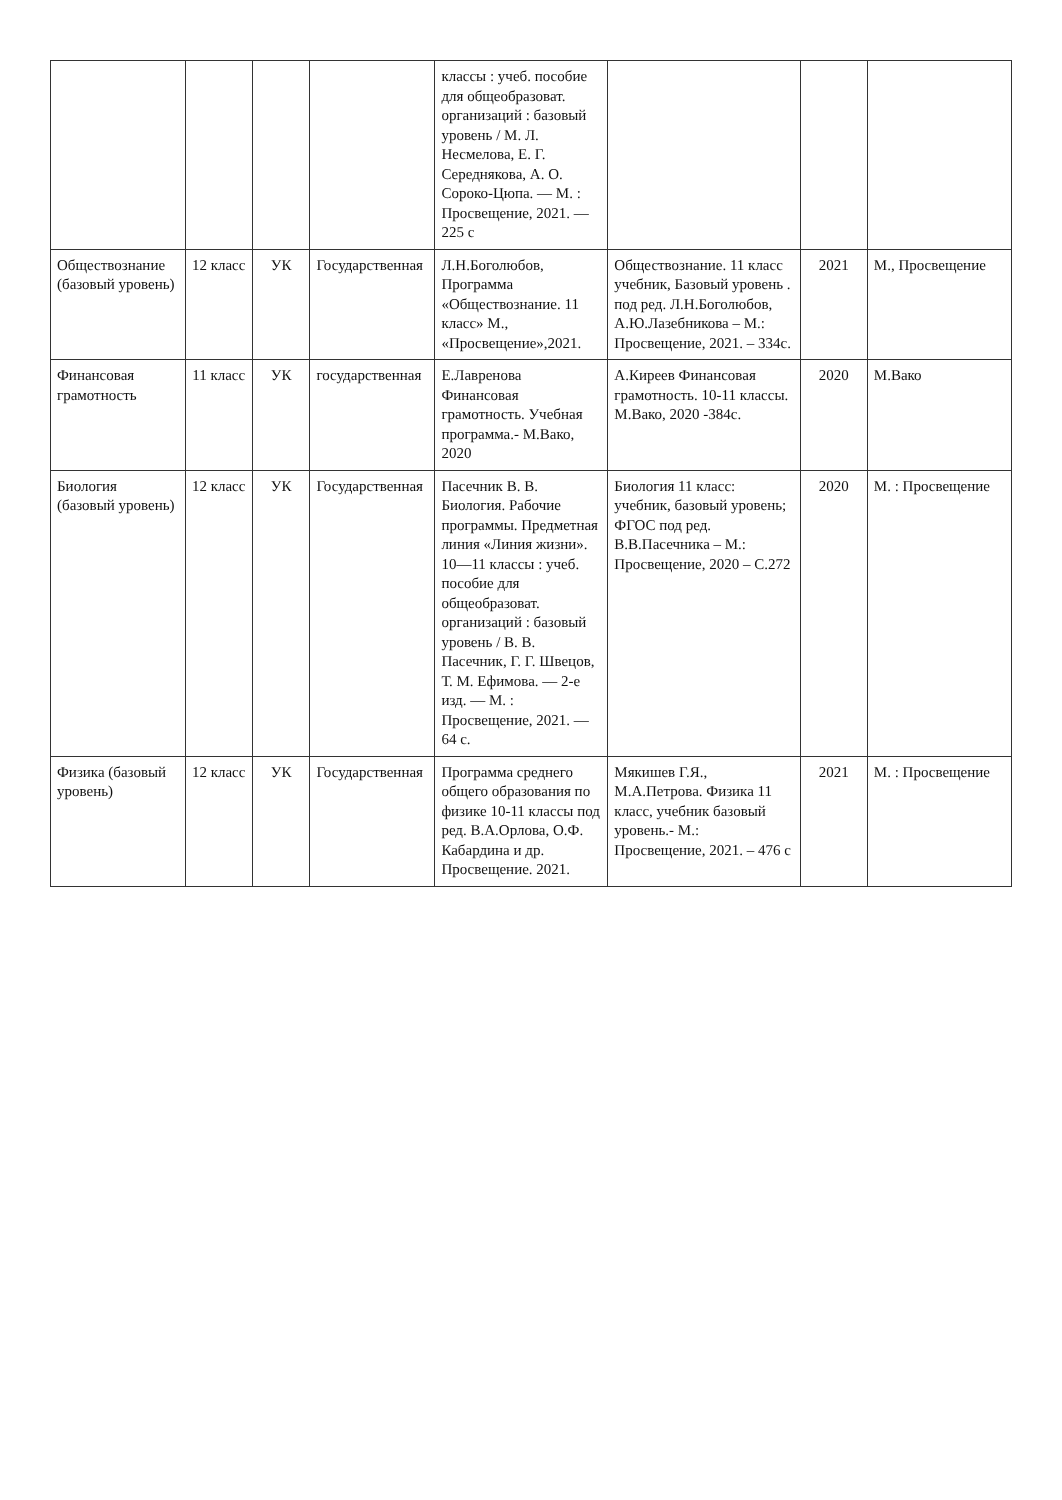| | | | | классы : учеб. пособие для общеобразоват. организаций : базовый уровень / М. Л. Несмелова, Е. Г. Середнякова, А. О. Сороко-Цюпа. — М. : Просвещение, 2021. — 225 с | | | |
| Обществознание (базовый уровень) | 12 класс | УК | Государственная | Л.Н.Боголюбов, Программа «Обществознание. 11 класс» М., «Просвещение»,2021. | Обществознание. 11 класс учебник, Базовый уровень . под ред. Л.Н.Боголюбов, А.Ю.Лазебникова – М.: Просвещение, 2021. – 334с. | 2021 | М., Просвещение |
| Финансовая грамотность | 11 класс | УК | государственная | Е.Лавренова Финансовая грамотность. Учебная программа.- М.Вако, 2020 | А.Киреев Финансовая грамотность. 10-11 классы. М.Вако, 2020 -384с. | 2020 | М.Вако |
| Биология (базовый уровень) | 12 класс | УК | Государственная | Пасечник В. В. Биология. Рабочие программы. Предметная линия «Линия жизни». 10—11 классы : учеб. пособие для общеобразоват. организаций : базовый уровень / В. В. Пасечник, Г. Г. Швецов, Т. М. Ефимова. — 2-е изд. — М. : Просвещение, 2021. — 64 с. | Биология 11 класс: учебник, базовый уровень; ФГОС под ред. В.В.Пасечника – М.: Просвещение, 2020 – С.272 | 2020 | М. : Просвещение |
| Физика (базовый уровень) | 12 класс | УК | Государственная | Программа среднего общего образования по физике 10-11 классы под ред. В.А.Орлова, О.Ф. Кабардина и др. Просвещение. 2021. | Мякишев Г.Я., М.А.Петрова. Физика 11 класс, учебник базовый уровень.- М.: Просвещение, 2021. – 476 с | 2021 | М. : Просвещение |